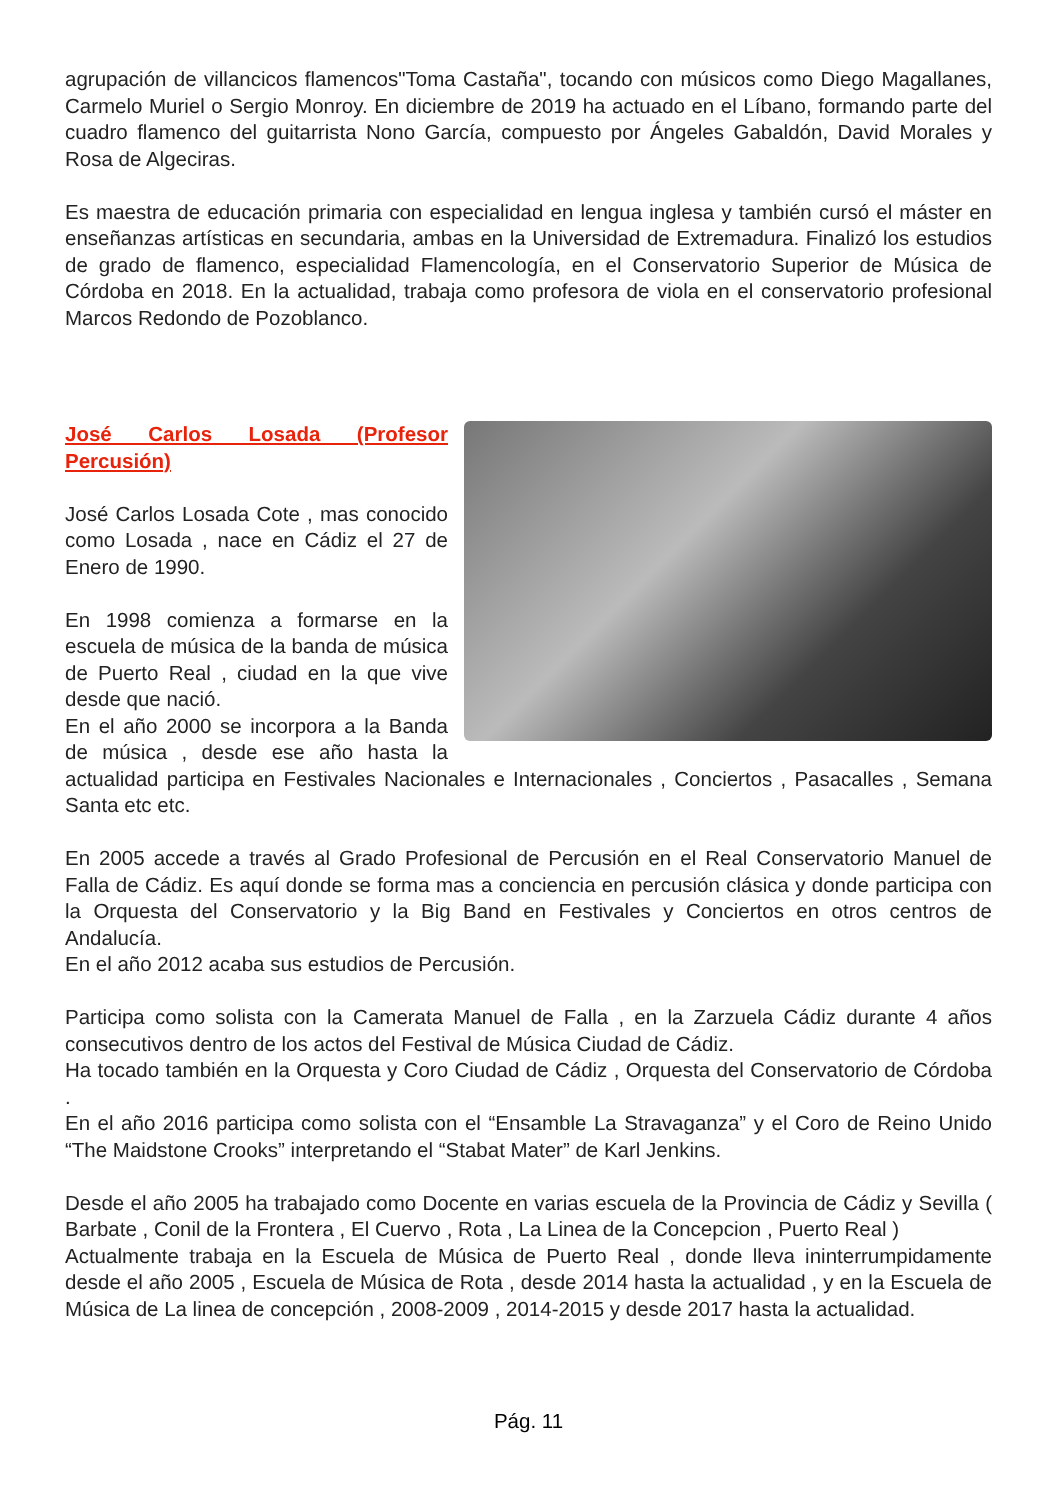agrupación de villancicos flamencos"Toma Castaña", tocando con músicos como Diego Magallanes, Carmelo Muriel o Sergio Monroy. En diciembre de 2019 ha actuado en el Líbano, formando parte del cuadro flamenco del guitarrista Nono García, compuesto por Ángeles Gabaldón, David Morales y Rosa de Algeciras.
Es maestra de educación primaria con especialidad en lengua inglesa y también cursó el máster en enseñanzas artísticas en secundaria, ambas en la Universidad de Extremadura. Finalizó los estudios de grado de flamenco, especialidad Flamencología, en el Conservatorio Superior de Música de Córdoba en 2018. En la actualidad, trabaja como profesora de viola en el conservatorio profesional Marcos Redondo de Pozoblanco.
José Carlos Losada (Profesor Percusión)
José Carlos Losada Cote , mas conocido como Losada , nace en Cádiz el 27 de Enero de 1990.
En 1998 comienza a formarse en la escuela de música de la banda de música de Puerto Real , ciudad en la que vive desde que nació.
En el año 2000 se incorpora a la Banda de música , desde ese año hasta la actualidad participa en Festivales Nacionales e Internacionales , Conciertos , Pasacalles , Semana Santa etc etc.
En 2005 accede a través al Grado Profesional de Percusión en el Real Conservatorio Manuel de Falla de Cádiz. Es aquí donde se forma mas a conciencia en percusión clásica y donde participa con la Orquesta del Conservatorio y la Big Band en Festivales y Conciertos en otros centros de Andalucía.
En el año 2012 acaba sus estudios de Percusión.
Participa como solista con la Camerata Manuel de Falla , en la Zarzuela Cádiz durante 4 años consecutivos dentro de los actos del Festival de Música Ciudad de Cádiz.
Ha tocado también en la Orquesta y Coro Ciudad de Cádiz , Orquesta del Conservatorio de Córdoba .
En el año 2016 participa como solista con el “Ensamble La Stravaganza” y el Coro de Reino Unido “The Maidstone Crooks” interpretando el “Stabat Mater” de Karl Jenkins.
Desde el año 2005 ha trabajado como Docente en varias escuela de la Provincia de Cádiz y Sevilla ( Barbate , Conil de la Frontera , El Cuervo , Rota , La Linea de la Concepcion , Puerto Real )
Actualmente trabaja en la Escuela de Música de Puerto Real , donde lleva ininterrumpidamente desde el año 2005 , Escuela de Música de Rota , desde 2014 hasta la actualidad , y en la Escuela de Música de La linea de concepción , 2008-2009 , 2014-2015 y desde 2017 hasta la actualidad.
Pág. 11